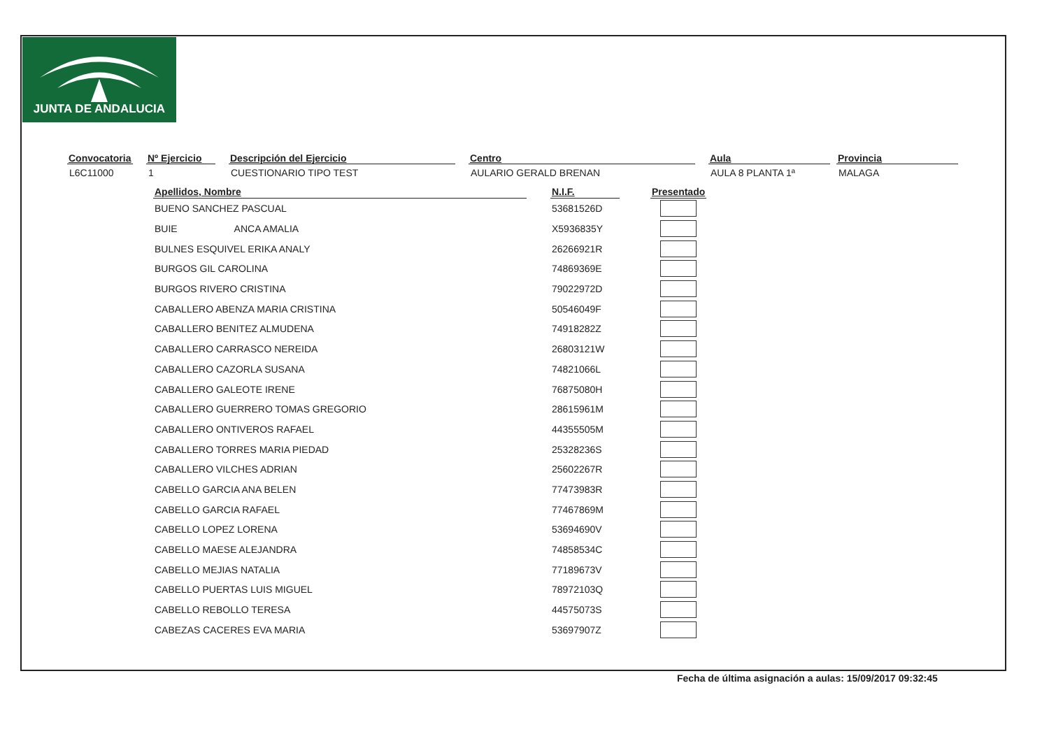JUNTA DE ANDALUCIA
| Convocatoria | | Nº Ejercicio | | Descripción del Ejercicio | | Centro | | Aula | | Provincia |
| --- | --- | --- | --- | --- | --- | --- | --- | --- | --- | --- |
| L6C11000 | | 1 | | CUESTIONARIO TIPO TEST | | AULARIO GERALD BRENAN | | AULA 8 PLANTA 1ª | | MALAGA |
| Apellidos, Nombre | | N.I.F. | | Presentado |
| --- | --- | --- | --- | --- |
| BUENO SANCHEZ PASCUAL | | 53681526D | | |
| BUIE ANCA AMALIA | | X5936835Y | | |
| BULNES ESQUIVEL ERIKA ANALY | | 26266921R | | |
| BURGOS GIL CAROLINA | | 74869369E | | |
| BURGOS RIVERO CRISTINA | | 79022972D | | |
| CABALLERO ABENZA MARIA CRISTINA | | 50546049F | | |
| CABALLERO BENITEZ ALMUDENA | | 74918282Z | | |
| CABALLERO CARRASCO NEREIDA | | 26803121W | | |
| CABALLERO CAZORLA SUSANA | | 74821066L | | |
| CABALLERO GALEOTE IRENE | | 76875080H | | |
| CABALLERO GUERRERO TOMAS GREGORIO | | 28615961M | | |
| CABALLERO ONTIVEROS RAFAEL | | 44355505M | | |
| CABALLERO TORRES MARIA PIEDAD | | 25328236S | | |
| CABALLERO VILCHES ADRIAN | | 25602267R | | |
| CABELLO GARCIA ANA BELEN | | 77473983R | | |
| CABELLO GARCIA RAFAEL | | 77467869M | | |
| CABELLO LOPEZ LORENA | | 53694690V | | |
| CABELLO MAESE ALEJANDRA | | 74858534C | | |
| CABELLO MEJIAS NATALIA | | 77189673V | | |
| CABELLO PUERTAS LUIS MIGUEL | | 78972103Q | | |
| CABELLO REBOLLO TERESA | | 44575073S | | |
| CABEZAS CACERES EVA MARIA | | 53697907Z | | |
Fecha de última asignación a aulas: 15/09/2017 09:32:45